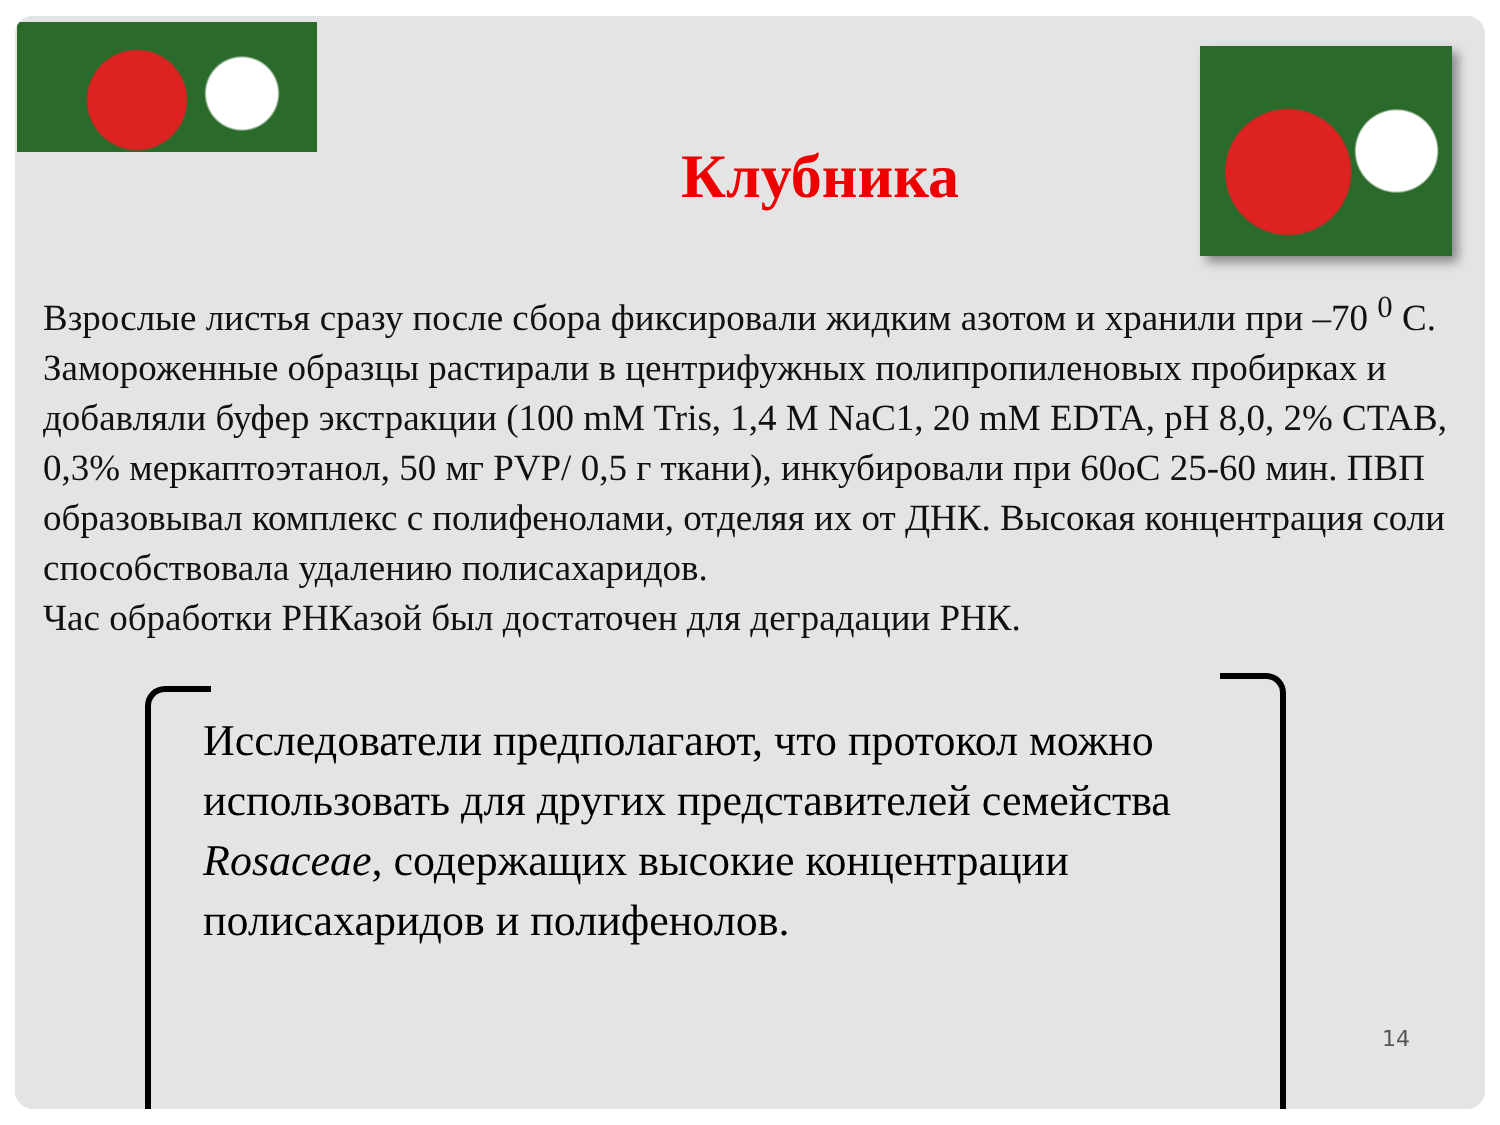Клубника
Взрослые листья сразу после сбора фиксировали жидким азотом и хранили при –70 <sup>0</sup> С. Замороженные образцы растирали в центрифужных полипропиленовых пробирках и добавляли буфер экстракции (100 mM Tris, 1,4 M NaC1, 20 mM EDTA, pH 8,0, 2% CTAB, 0,3% меркаптоэтанол, 50 мг PVP/ 0,5 г ткани), инкубировали при 60oC 25-60 мин. ПВП образовывал комплекс с полифенолами, отделяя их от ДНК. Высокая концентрация соли способствовала удалению полисахаридов.
Час обработки РНКазой был достаточен для деградации РНК.
Исследователи предполагают, что протокол можно использовать для других представителей семейства Rosaceae, содержащих высокие концентрации полисахаридов и полифенолов.
14